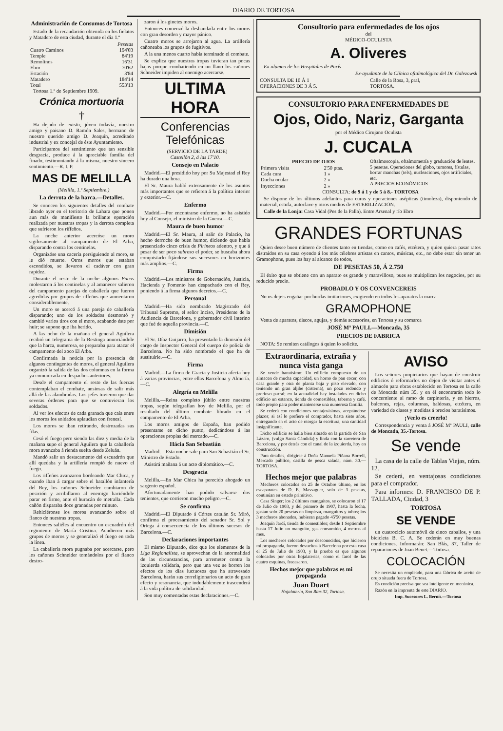DIARIO DE TORTOSA
Administración de Consumos de Tortosa
Estado de la recaudación obtenida en los fielatos y Matadero de esta ciudad, durante el día 1.º
| | Pesetas |
| Cuatro Caminos | 194'03 |
| Temple | 84'19 |
| Remolinos | 16'31 |
| Ebro | 70'62 |
| Estación | 3'84 |
| Matadero | 184'14 |
| Total | 553'13 |
Tortosa 1.º de Septiembre 1909.
Crónica mortuoria
†
Ha dejado de existir, jóven todavía, nuestro amigo y paisano D. Ramón Sales, hermano de nuestro querido amigo D. Joaquín, acreditado industrial y ex concejal de éste Ayuntamiento.
Participamos del sentimiento que tan sensible desgracia, produce á la apreciable familia del finado, testimoniando á la misma, nuestro sincero sentimiento.—R. I. P.
MAS DE MELILLA
(Melilla, 1.º Septiembre.)
La derrota de la harca.—Detalles.
Se conocen los siguientes detalles del combate librado ayer en el territorio de Lahara que ponen aun más de manifiesto la brillante operación realizada por nuestras tropas y la derrota completa que sufrieron los riffeños.
La noche anterior acercóse un moro sigilosamente al campamento de El Arba, disparando contra los centinelas.
Organizóse una cacería persiguiendo al moro, se le dió muerte. Otros moros que estaban escondidos, se llevaron el cadáver con gran rapidez.
Durante el resto de la noche algunos Pacos molestaron á los centinelas y al amanecer salieron del campamento parejas de caballería que fueron agredidas por grupos de riffeños que aumentaron considerablemente.
Un moro se acercó á una pareja de caballería disparando; uno de los soldados desmontó y cambió varios tiros con el moro, acabando éste por huir; se supone que iba herido.
A las ocho de la mañana el general Aguilera recibió un telegrama de la Restinga anunciándole que la harca, numerosa, se preparaba para atacar el campamento del zoco El Arba.
Confirmada la noticia por la presencia de algunos contingentes de moros, el general Aguilera organizó la salida de las dos columnas en la forma ya comunicada en despachos anteriores.
Desde el campamento el resto de las fuerzas contemplaban el combate, ansiosas de salir más allá de las alambradas. Los jefes tuvieron que dar severas órdenes para que se contuvieran los soldados.
Al ver los efectos de cada granada que caía entre los moros los soldados aplaudían con frenesí.
Los moros se iban retirando, destrozadas sus filas.
Cesó el fuego pero siendo las diez y media de la mañana supo el general Aguilera que la caballería mora avanzaba á rienda suelta desde Zeluán.
Mandó salir un destacamento del escuadrón que allí quedaba y la artillería rompió de nuevo el fuego.
Los riffeños avanzaron bordeando Mar Chica, y cuando iban á cargar sobre el batallón infantería del Rey, los cañones Schneider cambiaron de posición y acribillaron al enemigo haciéndole parar en firme, ante el huracán de metralla. Cada cañón disparaba doce granadas por minuto.
Rehiciéronse los moros avanzando sobre el flanco de nuestras tropas.
Entonces saliéles al encuentro un escuadrón del regimiento de María Cristina. Acudieron más grupos de moros y se generalizó el fuego en toda la línea.
La caballería mora pugnaba por acercarse, pero los cañones Schneider tomándolos por el flanco destro-
zaron á los ginetes moros.
Entonces comenzó la desbandada entre los moros con gran desorden y mayor pánico.
Cuatro moros se arrojaron al agua. La artillería cañoneaba los grupos de fugitivos.
A la una menos cuarto había terminado el combate.
Se explica que nuestras tropas tuvieran tan pocas bajas porque combatiendo en un llano los cañones Schneider impiden al enemigo acercarse.
ULTIMA HORA
Conferencias Telefónicas
(SERVICIO DE LA TARDE)
Castellón 2, á las 17'10.
Consejo en Palacio
Madrid.—El presidido hoy por Su Majestad el Rey ha durado una hora.
El Sr. Maura habló extensamente de los asuntos más importantes que se refieren á la política interior y exterior.—C.
Enfermo
Madrid.—Por encontrarse enfermo, no ha asistido hoy al Consejo, el ministro de la Guerra.—C.
Maura de buen humor
Madrid.—El Sr. Maura, al salir de Palacio, ha hecho derroche de buen humor, diciendo que había presenciado cinco crisis de Pirineos adentro, y que á pesar de ser poco sabroso el poder, se buscaba ahora conquistarlo fijándose sus sucesores en horizontes más amplios.—C.
Firma
Madrid.—Los ministros de Gobernación, Justicia, Hacienda y Fomento han despachado con el Rey, poniendo á la firma algunos decretos.—C.
Personal
Madrid.—Ha sido nombrado Magistrado del Tribunal Supremo, el señor Inciso, Presidente de la Audiencia de Barcelona, y gobernador civil interino que fué de aquella provincia.—C.
Dimisión
El Sr. Díaz Guijarro, ha presentado la dimisión del cargo de Inspector General del cuerpo de policía de Barcelona. No ha sido nombrado el que ha de sustituirle.—C.
Firma
Madrid.—La firma de Gracia y Justicia afecta hoy á varias provincias, entre ellas Barcelona y Almería.—C.
Alegría en Melilla
Melilla.—Reina completo júbilo entre nuestras tropas, según telegrafían hoy de Melilla, por el resultado del último combate librado en el campamento de El Arba.
Los moros amigos de España, han podido presentarse en dicho punto, dedicándose á las operaciones propias del mercado.—C.
Hácia San Sebastián
Madrid.—Esta noche sale para San Sebastián el Sr. Ministro de Estado.
Asistirá mañana á un acto diplomático.—C.
Desgracia
Melilla.—En Mar Chica ha perecido ahogado un sargento español.
Afortunadamente han podido salvarse dos tenientes, que corrieron mucho peligro.—C.
Se confirma
Madrid.—El Diputado á Córtes catalán Sr. Miró, confirma el procesamiento del senador Sr. Sol y Ortega á consecuencia de los últimos sucesos de Barcelona.—C.
Declaraciones importantes
El mismo Diputado, dice que los elementos de la Liga Regionalista, se aprovechan de la anormalidad de las circunstancias, para arremeter contra la izquierda solidaria, pero que una vez se borren los efectos de los días luctuosos que ha atravesado Barcelona, harán sus correligionarios un acto de gran efecto y resonancia, que indudablemente trascenderá á la vida política de solidaridad.
Son muy comentadas estas declaraciones.—C.
Consultorio para enfermedades de los ojos
del
MÉDICO-OCULISTA
A. Oliveres
Ex-alumno de los Hospitales de París
Ex-ayudante de la Clínica oftalmológica del Dr. Galezowsk
CONSULTA DE 10 Á 1
OPERACIONES DE 3 Á 5.
Calle de la Rosa, 3, pral,
TORTOSA.
CONSULTORIO PARA ENFERMEDADES DE
Ojos, Oido, Nariz, Garganta
por el Médico Cirujano Oculista
J. CUCALA
| PRECIO DE OJOS | |
| --- | --- |
| Primera visita | 2'50 ptas. |
| Cada cura | 1 » |
| Ducha ocular | 2 » |
| Inyecciones | 2 » |
Oftalmoscopia, oftalmometría y graduación de lentes. 5 pesetas. Operaciones del globo, tumores, fístulas, borrar manchas (tels), nucleaciones, ojos artificiales, etc.
A PRECIOS ECONÓMICOS
CONSULTA: de 9 á 1 y de 5 á 8.- TORTOSA
Se dispone de los últimos adelantos para curas y operaciones asépticas (timoleza), disponiendo de material, estufa, autoclave y otros medios de ESTERILIZACIÓN.
Calle de la Lonja: Casa Vidal (Pes de la Palla). Entre Arsenal y río Ebro
GRANDES FORTUNAS
Quien desee buen número de clientes tanto en tiendas, como en cafés, etcétera, y quien quiera pasar ratos distraidos en su casa oyendo á los más célebres artistas en cantos, músicas, etc., no debe estar sin tener un Gramophone, pues los hay al alcance de todos,
DE PESETAS 50, Á 2.750
El éxito que se obtiene con un aparato es grande y maravilloso, pues se multiplican los negocios, por su reducido precio.
PROBADLO Y OS CONVENCEREIS
No os dejeis engañar por burdas imitaciones, exigiendo en todos los aparatos la marca
GRAMOPHONE
Venta de aparatos, discos, agujas, y demás accesorios, en Tortosa y su comarca
JOSÉ Mª PAULI.—Moncada, 35
PRECIOS DE FABRICA
NOTA: Se remiten catálogos á quien lo solicite.
Extraordinaria, extraña y nunca vista ganga
Se vende baratísimo: Un edificio compuesto de un almacen de mucha capacidad, un horno de pan cocer, con casa grande y otra de planta baja y piso elevado, con teniendo un gran aljibe (cisterna), un pozo redondo y prerioso parral; en la actualidad hay instalados en dicho edificio un estanco, tienda de comestibles, taberna y café, todo propio para poder mantenerse una numerosa familia.
Se cederá con condiciones ventajosísimas, aceptándose plazos; si así lo prefiere el comprador, hasta siete años, entregando en el acto de otorgar la escritura, una cantidad insignificante.
Dicho edificio se halla bien situado en la partida de San Lázaro, (vulgo Santa Cándida) y linda con la carretera de Barcelona, y por detrás con el canal de la izquierda, hoy en construcción.
Para detalles, dirigirse á Doña Manuela Piñana Borrell, Mercado público, casilla de pesca salada, núm. 30.—TORTOSA.
Hechos mejor que palabras
Mecheros colocados en 25 de Octubre último, en los escaparates de D. E. Massaguer, solo de 3 pesetas, continúan en estado primitivo.
Casa Singer; los 2 últimos manguitos, se colocaron el 17 de Julio de 1903, y del primero de 1907, hasta la fecha, gastan solo 20 pesetas en limpieza, manguitos y tubos; los 3 mecheros abonados, hubieran pagado 45'50 pesetas.
Joaquín Jardí, tienda de comestibles; desde 1 Septiembre hasta 17 Julio un manguito, gas consumido, 4 metros al mes.
Los mecheros colocados por desconocidos, que hicieron mi propaganda, fueron devueltos á Barcelona por esta casa el 25 de Julio de 1903, y la prueba es que algunos colocados por otras hojalaterías, como el farol de las cuatro esquinas, fracasaron.
Hechos mejor que palabras es mi propaganda
Juan Duart
Hojalatería, San Blas 32, Tortosa.
AVISO
Los señores propietarios que hayan de construir edificios ó reformarlos no dejen de visitar antes el almacén para obras establecido en Tortosa en la calle de Moncada núm 35, y en él encontrarán todo lo concerniente al ramo de carpintería, y en hierros, balcones, rejas, columnas, baldosas, etcétera, en variedad de clases y medidas á precios baratísimos.
¡Verlo es creerlo!
Correspondencia y venta á JOSÉ Mª PAULI, calle de Moncada, 35.-Tortosa.
Se vende
La casa de la calle de Tablas Viejas, núm. 12.
Se cederá, en ventajosas condiciones para el comprador.
Para informes: D. FRANCISCO DE P. TALLADA, Ciudad, 3
TORTOSA
SE VENDE
un cuatrociclo automóvil de cinco caballos, y una bicicleta B. C. A. Se cederán en muy buenas condiciones. Informarán: San Blás, 37, Taller de reparaciones de Juan Benet.—Tortosa.
COLOCACIÓN
Se necesita un empleado, para una fábrica de aceite de orujo situada fuera de Tortosa.
Es condición precisa que sea inteligente en mecánica.
Razón en la imprenta de este DIARIO.
Imp. Sucesores L. Bernís.—Tortosa